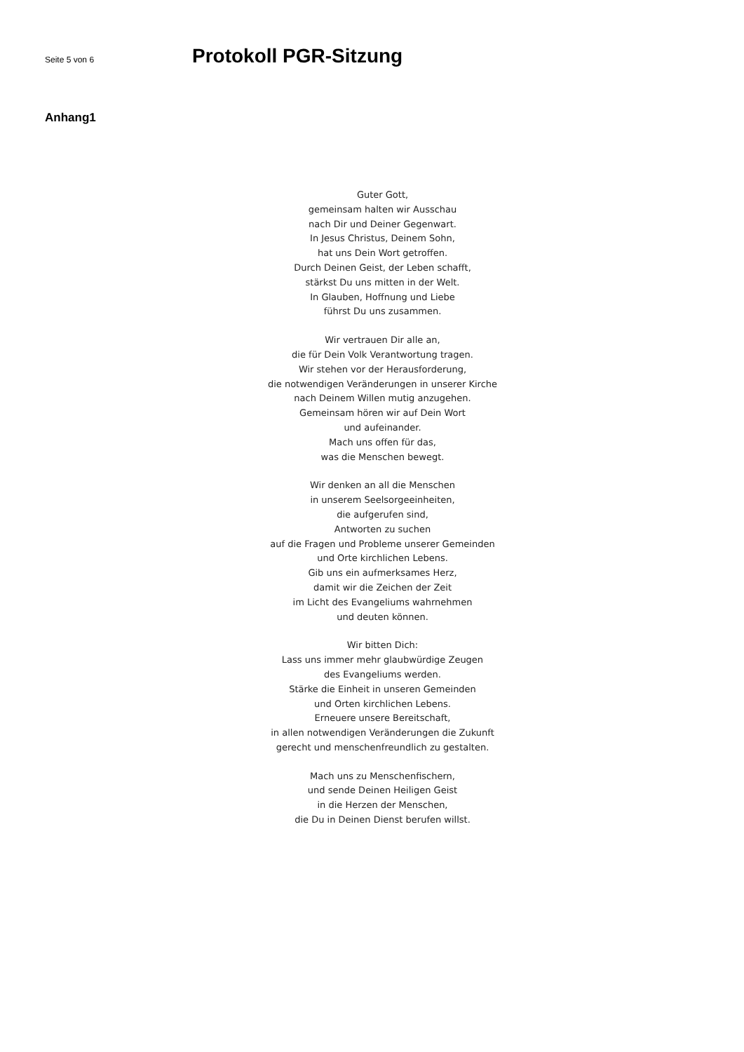Seite 5 von 6
Protokoll PGR-Sitzung
Anhang1
Guter Gott,
gemeinsam halten wir Ausschau
nach Dir und Deiner Gegenwart.
In Jesus Christus, Deinem Sohn,
hat uns Dein Wort getroffen.
Durch Deinen Geist, der Leben schafft,
stärkst Du uns mitten in der Welt.
In Glauben, Hoffnung und Liebe
führst Du uns zusammen.
Wir vertrauen Dir alle an,
die für Dein Volk Verantwortung tragen.
Wir stehen vor der Herausforderung,
die notwendigen Veränderungen in unserer Kirche
nach Deinem Willen mutig anzugehen.
Gemeinsam hören wir auf Dein Wort
und aufeinander.
Mach uns offen für das,
was die Menschen bewegt.
Wir denken an all die Menschen
in unserem Seelsorgeeinheiten,
die aufgerufen sind,
Antworten zu suchen
auf die Fragen und Probleme unserer Gemeinden
und Orte kirchlichen Lebens.
Gib uns ein aufmerksames Herz,
damit wir die Zeichen der Zeit
im Licht des Evangeliums wahrnehmen
und deuten können.
Wir bitten Dich:
Lass uns immer mehr glaubwürdige Zeugen
des Evangeliums werden.
Stärke die Einheit in unseren Gemeinden
und Orten kirchlichen Lebens.
Erneuere unsere Bereitschaft,
in allen notwendigen Veränderungen die Zukunft
gerecht und menschenfreundlich zu gestalten.
Mach uns zu Menschenfischern,
und sende Deinen Heiligen Geist
in die Herzen der Menschen,
die Du in Deinen Dienst berufen willst.